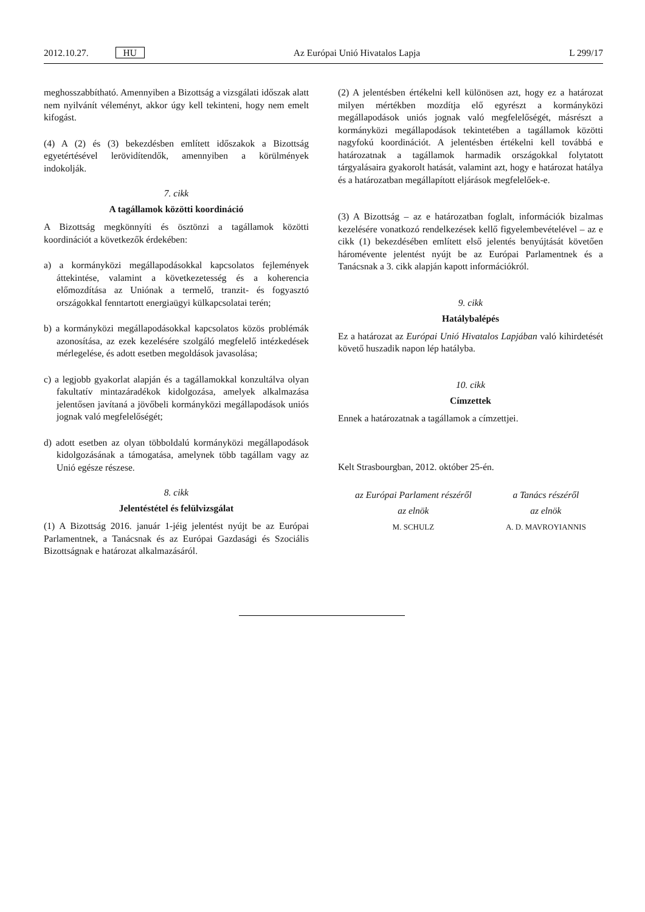2012.10.27. HU Az Európai Unió Hivatalos Lapja L 299/17
meghosszabbítható. Amennyiben a Bizottság a vizsgálati időszak alatt nem nyilvánít véleményt, akkor úgy kell tekinteni, hogy nem emelt kifogást.
(4) A (2) és (3) bekezdésben említett időszakok a Bizottság egyetértésével lerövidítendők, amennyiben a körülmények indokolják.
7. cikk
A tagállamok közötti koordináció
A Bizottság megkönnyíti és ösztönzi a tagállamok közötti koordinációt a következők érdekében:
a) a kormányközi megállapodásokkal kapcsolatos fejlemények áttekintése, valamint a következetesség és a koherencia előmozdítása az Uniónak a termelő, tranzit- és fogyasztó országokkal fenntartott energiaügyi külkapcsolatai terén;
b) a kormányközi megállapodásokkal kapcsolatos közös problémák azonosítása, az ezek kezelésére szolgáló megfelelő intézkedések mérlegelése, és adott esetben megoldások javasolása;
c) a legjobb gyakorlat alapján és a tagállamokkal konzultálva olyan fakultatív mintazáradékok kidolgozása, amelyek alkalmazása jelentősen javítaná a jövőbeli kormányközi megállapodások uniós jognak való megfelelőségét;
d) adott esetben az olyan többoldalú kormányközi megállapodások kidolgozásának a támogatása, amelynek több tagállam vagy az Unió egésze részese.
8. cikk
Jelentéstétel és felülvizsgálat
(1) A Bizottság 2016. január 1-jéig jelentést nyújt be az Európai Parlamentnek, a Tanácsnak és az Európai Gazdasági és Szociális Bizottságnak e határozat alkalmazásáról.
(2) A jelentésben értékelni kell különösen azt, hogy ez a határozat milyen mértékben mozdítja elő egyrészt a kormányközi megállapodások uniós jognak való megfelelőségét, másrészt a kormányközi megállapodások tekintetében a tagállamok közötti nagyfokú koordinációt. A jelentésben értékelni kell továbbá e határozatnak a tagállamok harmadik országokkal folytatott tárgyalásaira gyakorolt hatását, valamint azt, hogy e határozat hatálya és a határozatban megállapított eljárások megfelelőek-e.
(3) A Bizottság – az e határozatban foglalt, információk bizalmas kezelésére vonatkozó rendelkezések kellő figyelembevételével – az e cikk (1) bekezdésében említett első jelentés benyújtását követően háromévente jelentést nyújt be az Európai Parlamentnek és a Tanácsnak a 3. cikk alapján kapott információkról.
9. cikk
Hatálybalépés
Ez a határozat az Európai Unió Hivatalos Lapjában való kihirdetését követő huszadik napon lép hatályba.
10. cikk
Címzettek
Ennek a határozatnak a tagállamok a címzettjei.
Kelt Strasbourgban, 2012. október 25-én.
az Európai Parlament részéről
az elnök
M. SCHULZ
a Tanács részéről
az elnök
A. D. MAVROYIANNIS